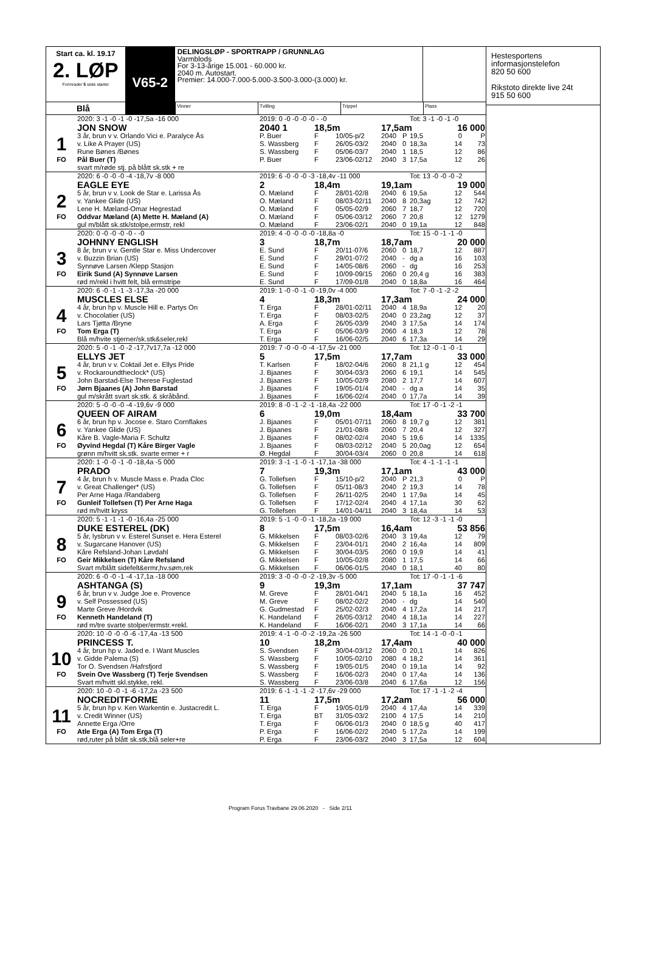Start ca. kl. 19.17
2. LØP
Formrader 5 siste starter
V65-2
DELINGSLØP - SPORTRAPP / GRUNNLAG
Varmblods
For 3-13-årige 15.001 - 60.000 kr.
2040 m. Autostart.
Premier: 14.000-7.000-5.000-3.500-3.000-(3.000) kr.
Blå
Vinner Tvilling Trippel Plass
| | 2020: 3 -1 -0 -1 -0 -17,5a -16 000 | 2019: 0 -0 -0 -0 -0 - -0 | | | | | Tot: 3 -1 -0 -1 -0 | | |
| | JON SNOW | 2040 1 | 18,5m | | 17,5am | | | 16 000 | |
| 1 | 3 år, brun v v. Orlando Vici e. Paralyce Ås | P. Buer | F | 10/05-p/2 | 2040 | P | 19,5 | 0 | P |
| | v. Like A Prayer (US) | S. Wassberg | F | 26/05-03/2 | 2040 | 0 | 18,3a | 14 | 73 |
| | Rune Bønes /Bønes | S. Wassberg | F | 05/06-03/7 | 2040 | 1 | 18,5 | 12 | 86 |
| FO | Pål Buer (T) | P. Buer | F | 23/06-02/12 | 2040 | 3 | 17,5a | 12 | 26 |
| | svart m/røde stj. på blått sk.stk + re | | | | | | | | |
| | 2020: 6 -0 -0 -0 -4 -18,7v -8 000 | 2019: 6 -0 -0 -0 -3 -18,4v -11 000 | | | | | Tot: 13 -0 -0 -0 -2 | | |
| | EAGLE EYE | 2 | 18,4m | | 19,1am | | | 19 000 | |
| 2 | 5 år, brun v v. Look de Star e. Larissa Ås | O. Mæland | F | 28/01-02/8 | 2040 | 6 | 19,5a | 12 | 544 |
| | v. Yankee Glide (US) | O. Mæland | F | 08/03-02/11 | 2040 | 8 | 20,3ag | 12 | 742 |
| | Lene H. Mæland-Omar Hegrestad | O. Mæland | F | 05/05-02/9 | 2060 | 7 | 18,7 | 12 | 720 |
| FO | Oddvar Mæland (A) Mette H. Mæland (A) | O. Mæland | F | 05/06-03/12 | 2060 | 7 | 20,8 | 12 | 1279 |
| | gul m/blått sk.stk/stolpe,ermstr, rekl | O. Mæland | F | 23/06-02/1 | 2040 | 0 | 19,1a | 12 | 848 |
| | 2020: 0 -0 -0 -0 -0 - -0 | 2019: 4 -0 -0 -0 -0 -18,8a -0 | | | | | Tot: 15 -0 -1 -1 -0 | | |
| | JOHNNY ENGLISH | 3 | 18,7m | | 18,7am | | | 20 000 | |
| 3 | 8 år, brun v v. Gentle Star e. Miss Undercover | E. Sund | F | 20/11-07/6 | 2060 | 0 | 18,7 | 12 | 887 |
| | v. Buzzin Brian (US) | E. Sund | F | 29/01-07/2 | 2040 | - | dg a | 16 | 103 |
| | Synnøve Larsen /Klepp Stasjon | E. Sund | F | 14/05-08/6 | 2060 | - | dg | 16 | 253 |
| FO | Eirik Sund (A) Synnøve Larsen | E. Sund | F | 10/09-09/15 | 2060 | 0 | 20,4 g | 16 | 383 |
| | rød m/rekl i hvitt felt, blå ermstripe | E. Sund | F | 17/09-01/8 | 2040 | 0 | 18,8a | 16 | 464 |
| | 2020: 6 -0 -1 -1 -3 -17,3a -20 000 | 2019: 1 -0 -0 -1 -0 -19,0v -4 000 | | | | | Tot: 7 -0 -1 -2 -2 | | |
| | MUSCLES ELSE | 4 | 18,3m | | 17,3am | | | 24 000 | |
| 4 | 4 år, brun hp v. Muscle Hill e. Partys On | T. Erga | F | 28/01-02/11 | 2040 | 4 | 18,9a | 12 | 20 |
| | v. Chocolatier (US) | T. Erga | F | 08/03-02/5 | 2040 | 0 | 23,2ag | 12 | 37 |
| | Lars Tjøtta /Bryne | A. Erga | F | 26/05-03/9 | 2040 | 3 | 17,5a | 14 | 174 |
| FO | Tom Erga (T) | T. Erga | F | 05/06-03/9 | 2060 | 4 | 18,3 | 12 | 78 |
| | Blå m/hvite stjerner/sk.stk&seler,rekl | T. Erga | F | 16/06-02/5 | 2040 | 6 | 17,3a | 14 | 29 |
| | 2020: 5 -0 -1 -0 -2 -17,7v17,7a -12 000 | 2019: 7 -0 -0 -0 -4 -17,5v -21 000 | | | | | Tot: 12 -0 -1 -0 -1 | | |
| | ELLYS JET | 5 | 17,5m | | 17,7am | | | 33 000 | |
| 5 | 4 år, brun v v. Coktail Jet e. Ellys Pride | T. Karlsen | F | 18/02-04/6 | 2060 | 8 | 21,1 g | 12 | 454 |
| | v. Rockaroundtheclock* (US) | J. Bjaanes | F | 30/04-03/3 | 2060 | 6 | 19,1 | 14 | 545 |
| | John Barstad-Else Therese Fuglestad | J. Bjaanes | F | 10/05-02/9 | 2080 | 2 | 17,7 | 14 | 607 |
| FO | Jørn Bjaanes (A) John Barstad | J. Bjaanes | F | 19/05-01/4 | 2040 | - | dg a | 14 | 35 |
| | gul m/skrått svart sk.stk. & skråbånd. | J. Bjaanes | F | 16/06-02/4 | 2040 | 0 | 17,7a | 14 | 39 |
| | 2020: 5 -0 -0 -0 -4 -19,6v -9 000 | 2019: 8 -0 -1 -2 -1 -18,4a -22 000 | | | | | Tot: 17 -0 -1 -2 -1 | | |
| | QUEEN OF AIRAM | 6 | 19,0m | | 18,4am | | | 33 700 | |
| 6 | 6 år, brun hp v. Jocose e. Staro Cornflakes | J. Bjaanes | F | 05/01-07/11 | 2060 | 8 | 19,7 g | 12 | 381 |
| | v. Yankee Glide (US) | J. Bjaanes | F | 21/01-08/8 | 2060 | 7 | 20,4 | 12 | 327 |
| | Kåre B. Vagle-Maria F. Schultz | J. Bjaanes | F | 08/02-02/4 | 2040 | 5 | 19,6 | 14 | 1335 |
| FO | Øyvind Hegdal (T) Kåre Birger Vagle | J. Bjaanes | F | 08/03-02/12 | 2040 | 5 | 20,0ag | 12 | 654 |
| | grønn m/hvitt sk.stk. svarte ermer + r | Ø. Hegdal | F | 30/04-03/4 | 2060 | 0 | 20,8 | 14 | 618 |
| | 2020: 1 -0 -0 -1 -0 -18,4a -5 000 | 2019: 3 -1 -1 -0 -1 -17,1a -38 000 | | | | | Tot: 4 -1 -1 -1 -1 | | |
| | PRADO | 7 | 19,3m | | 17,1am | | | 43 000 | |
| 7 | 4 år, brun h v. Muscle Mass e. Prada Cloc | G. Tollefsen | F | 15/10-p/2 | 2040 | P | 21,3 | 0 | P |
| | v. Great Challenger* (US) | G. Tollefsen | F | 05/11-08/3 | 2040 | 2 | 19,3 | 14 | 78 |
| | Per Arne Haga /Randaberg | G. Tollefsen | F | 26/11-02/5 | 2040 | 1 | 17,9a | 14 | 45 |
| FO | Gunleif Tollefsen (T) Per Arne Haga | G. Tollefsen | F | 17/12-02/4 | 2040 | 4 | 17,1a | 30 | 62 |
| | rød m/hvitt kryss | G. Tollefsen | F | 14/01-04/11 | 2040 | 3 | 18,4a | 14 | 53 |
| | 2020: 5 -1 -1 -1 -0 -16,4a -25 000 | 2019: 5 -1 -0 -0 -1 -18,2a -19 000 | | | | | Tot: 12 -3 -1 -1 -0 | | |
| | DUKE ESTEREL (DK) | 8 | 17,5m | | 16,4am | | | 53 856 | |
| 8 | 5 år, lysbrun v v. Esterel Sunset e. Hera Esterel | G. Mikkelsen | F | 08/03-02/6 | 2040 | 3 | 19,4a | 12 | 79 |
| | v. Sugarcane Hanover (US) | G. Mikkelsen | F | 23/04-01/1 | 2040 | 2 | 16,4a | 14 | 809 |
| | Kåre Refsland-Johan Løvdahl | G. Mikkelsen | F | 30/04-03/5 | 2060 | 0 | 19,9 | 14 | 41 |
| FO | Geir Mikkelsen (T) Kåre Refsland | G. Mikkelsen | F | 10/05-02/8 | 2080 | 1 | 17,5 | 14 | 66 |
| | Svart m/blått sidefelt&ermr,hv.søm,rek | G. Mikkelsen | F | 06/06-01/5 | 2040 | 0 | 18,1 | 40 | 80 |
| | 2020: 6 -0 -0 -1 -4 -17,1a -18 000 | 2019: 3 -0 -0 -0 -2 -19,3v -5 000 | | | | | Tot: 17 -0 -1 -1 -6 | | |
| | ASHTANGA (S) | 9 | 19,3m | | 17,1am | | | 37 747 | |
| 9 | 6 år, brun v v. Judge Joe e. Provence | M. Greve | F | 28/01-04/1 | 2040 | 5 | 18,1a | 16 | 452 |
| | v. Self Possessed (US) | M. Greve | F | 08/02-02/2 | 2040 | - | dg | 14 | 540 |
| | Marte Greve /Hordvik | G. Gudmestad | F | 25/02-02/3 | 2040 | 4 | 17,2a | 14 | 217 |
| FO | Kenneth Handeland (T) | K. Handeland | F | 26/05-03/12 | 2040 | 4 | 18,1a | 14 | 227 |
| | rød m/tre svarte stolper/ermstr.+rekl. | K. Handeland | F | 16/06-02/1 | 2040 | 3 | 17,1a | 14 | 66 |
| | 2020: 10 -0 -0 -0 -6 -17,4a -13 500 | 2019: 4 -1 -0 -0 -2 -19,2a -26 500 | | | | | Tot: 14 -1 -0 -0 -1 | | |
| | PRINCESS T. | 10 | 18,2m | | 17,4am | | | 40 000 | |
| 10 | 4 år, brun hp v. Jaded e. I Want Muscles | S. Svendsen | F | 30/04-03/12 | 2060 | 0 | 20,1 | 14 | 826 |
| | v. Gidde Palema (S) | S. Wassberg | F | 10/05-02/10 | 2080 | 4 | 18,2 | 14 | 361 |
| | Tor O. Svendsen /Hafrsfjord | S. Wassberg | F | 19/05-01/5 | 2040 | 0 | 19,1a | 14 | 92 |
| FO | Svein Ove Wassberg (T) Terje Svendsen | S. Wassberg | F | 16/06-02/3 | 2040 | 0 | 17,4a | 14 | 136 |
| | Svart m/hvitt skl.stykke, rekl. | S. Wassberg | F | 23/06-03/8 | 2040 | 6 | 17,6a | 12 | 156 |
| | 2020: 10 -0 -0 -1 -6 -17,2a -23 500 | 2019: 6 -1 -1 -1 -2 -17,6v -29 000 | | | | | Tot: 17 -1 -1 -2 -4 | | |
| | NOCREDITFORME | 11 | 17,5m | | 17,2am | | | 56 000 | |
| 11 | 5 år, brun hp v. Ken Warkentin e. Justacredit L. | T. Erga | F | 19/05-01/9 | 2040 | 4 | 17,4a | 14 | 339 |
| | v. Credit Winner (US) | T. Erga | BT | 31/05-03/2 | 2100 | 4 | 17,5 | 14 | 210 |
| | Annette Erga /Orre | T. Erga | F | 06/06-01/3 | 2040 | 0 | 18,5 g | 40 | 417 |
| FO | Atle Erga (A) Tom Erga (T) | P. Erga | F | 16/06-02/2 | 2040 | 5 | 17,2a | 14 | 199 |
| | rød,ruter på blått sk.stk,blå seler+re | P. Erga | F | 23/06-03/2 | 2040 | 3 | 17,5a | 12 | 604 |
Hestesportens informasjonstelefon
820 50 600
Rikstoto direkte live 24t
915 50 600
Program Forus Travbane 29.06.2020 - Side 2/11